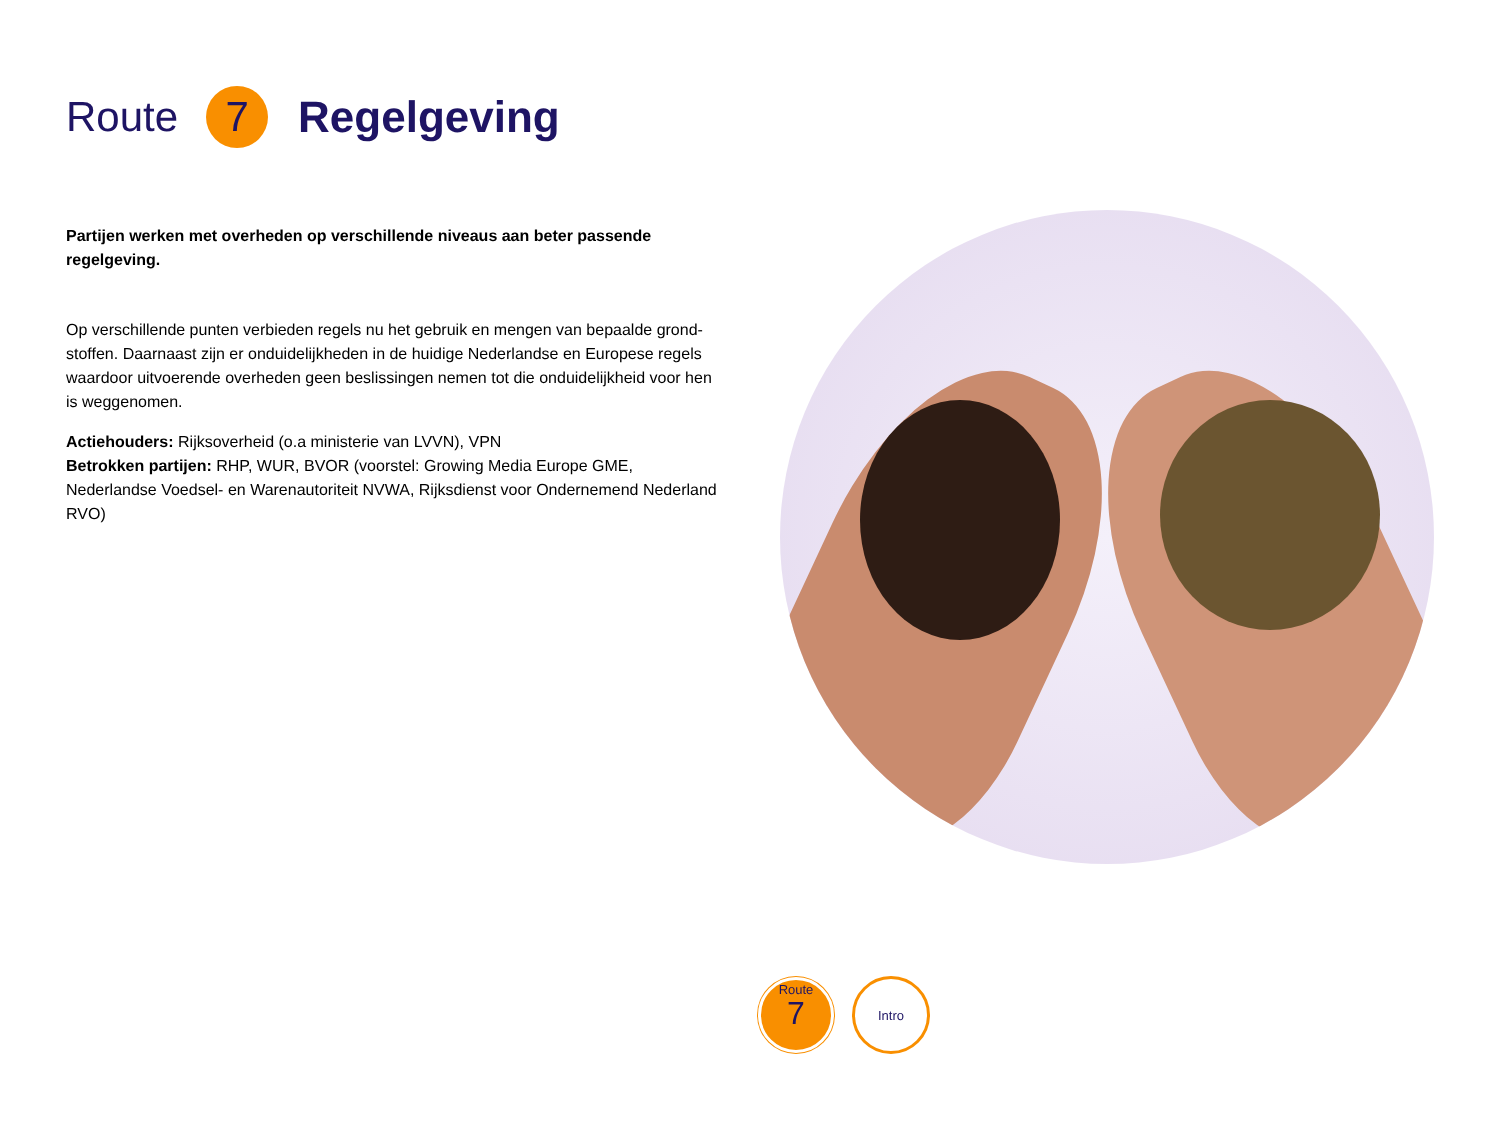Route 7 Regelgeving
Partijen werken met overheden op verschillende niveaus aan beter passende regelgeving.
Op verschillende punten verbieden regels nu het gebruik en mengen van bepaalde grond-stoffen. Daarnaast zijn er onduidelijkheden in de huidige Nederlandse en Europese regels waardoor uitvoerende overheden geen beslissingen nemen tot die onduidelijkheid voor hen is weggenomen.
Actiehouders: Rijksoverheid (o.a ministerie van LVVN), VPN
Betrokken partijen: RHP, WUR, BVOR (voorstel: Growing Media Europe GME, Nederlandse Voedsel- en Warenautoriteit NVWA, Rijksdienst voor Ondernemend Nederland RVO)
Route
7
Intro